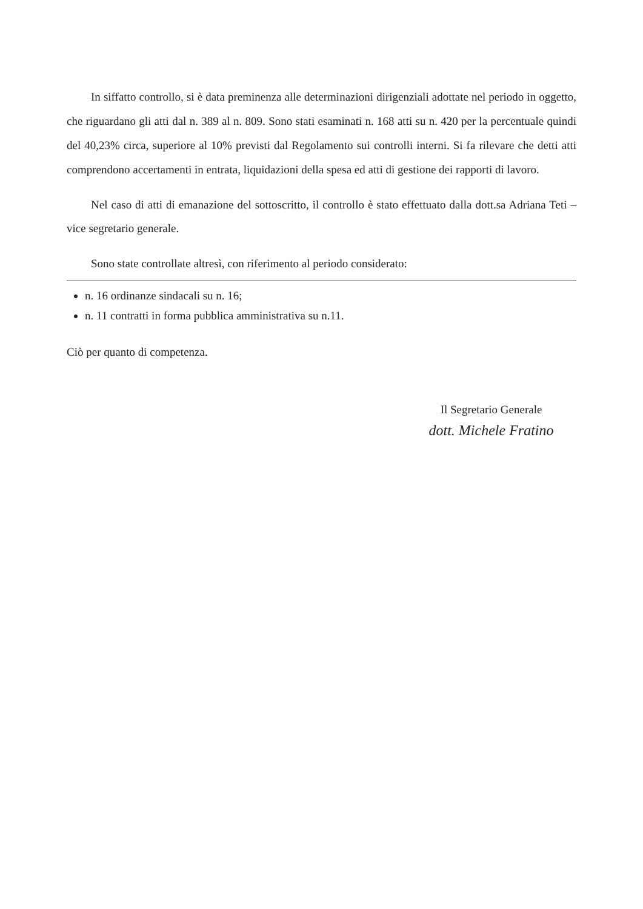In siffatto controllo, si è data preminenza alle determinazioni dirigenziali adottate nel periodo in oggetto, che riguardano gli atti dal n. 389 al n. 809. Sono stati esaminati n. 168 atti su n. 420 per la percentuale quindi del 40,23% circa, superiore al 10% previsti dal Regolamento sui controlli interni. Si fa rilevare che detti atti comprendono accertamenti in entrata, liquidazioni della spesa ed atti di gestione dei rapporti di lavoro.
Nel caso di atti di emanazione del sottoscritto, il controllo è stato effettuato dalla dott.sa Adriana Teti – vice segretario generale.
Sono state controllate altresì, con riferimento al periodo considerato:
n. 16 ordinanze sindacali su n. 16;
n. 11 contratti in forma pubblica amministrativa su n.11.
Ciò per quanto di competenza.
Il Segretario Generale
dott. Michele Fratino